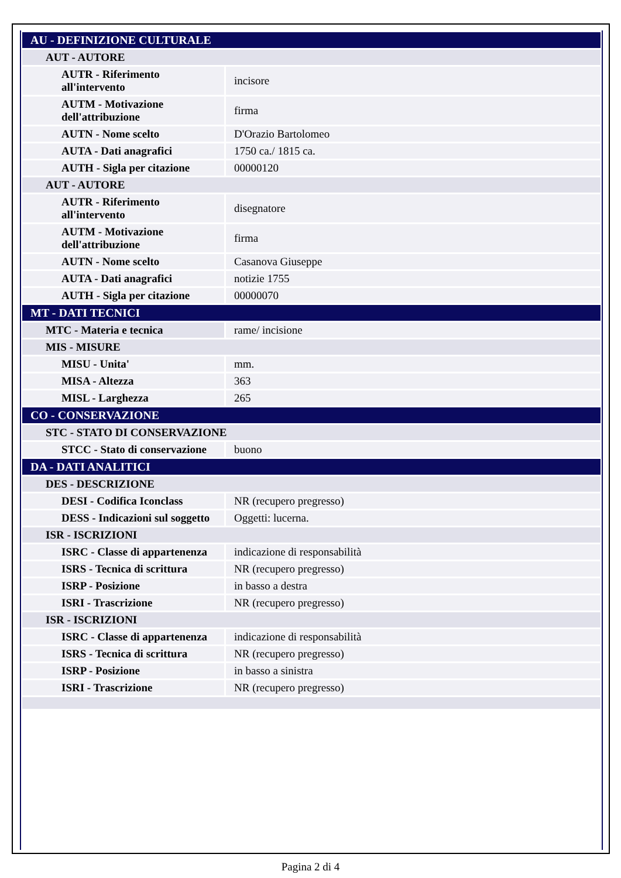| AU - DEFINIZIONE CULTURALE | |
| AUT - AUTORE | |
| AUTR - Riferimento all'intervento | incisore |
| AUTM - Motivazione dell'attribuzione | firma |
| AUTN - Nome scelto | D'Orazio Bartolomeo |
| AUTA - Dati anagrafici | 1750 ca./ 1815 ca. |
| AUTH - Sigla per citazione | 00000120 |
| AUT - AUTORE | |
| AUTR - Riferimento all'intervento | disegnatore |
| AUTM - Motivazione dell'attribuzione | firma |
| AUTN - Nome scelto | Casanova Giuseppe |
| AUTA - Dati anagrafici | notizie 1755 |
| AUTH - Sigla per citazione | 00000070 |
| MT - DATI TECNICI | |
| MTC - Materia e tecnica | rame/ incisione |
| MIS - MISURE | |
| MISU - Unita' | mm. |
| MISA - Altezza | 363 |
| MISL - Larghezza | 265 |
| CO - CONSERVAZIONE | |
| STC - STATO DI CONSERVAZIONE | |
| STCC - Stato di conservazione | buono |
| DA - DATI ANALITICI | |
| DES - DESCRIZIONE | |
| DESI - Codifica Iconclass | NR (recupero pregresso) |
| DESS - Indicazioni sul soggetto | Oggetti: lucerna. |
| ISR - ISCRIZIONI | |
| ISRC - Classe di appartenenza | indicazione di responsabilità |
| ISRS - Tecnica di scrittura | NR (recupero pregresso) |
| ISRP - Posizione | in basso a destra |
| ISRI - Trascrizione | NR (recupero pregresso) |
| ISR - ISCRIZIONI | |
| ISRC - Classe di appartenenza | indicazione di responsabilità |
| ISRS - Tecnica di scrittura | NR (recupero pregresso) |
| ISRP - Posizione | in basso a sinistra |
| ISRI - Trascrizione | NR (recupero pregresso) |
Pagina 2 di 4